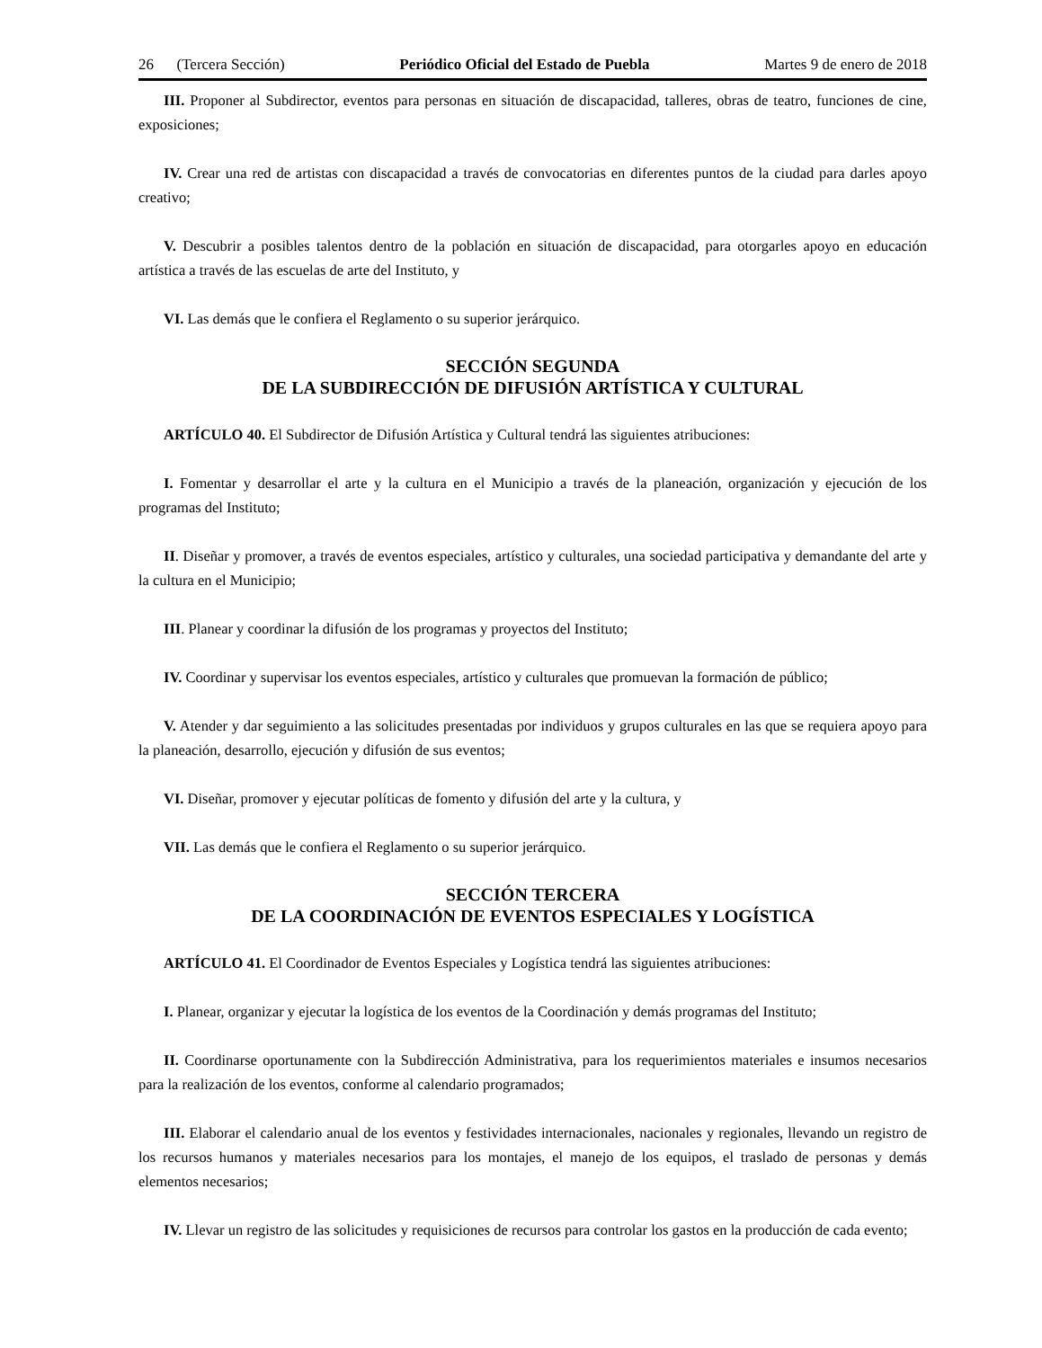26 (Tercera Sección) Periódico Oficial del Estado de Puebla Martes 9 de enero de 2018
III. Proponer al Subdirector, eventos para personas en situación de discapacidad, talleres, obras de teatro, funciones de cine, exposiciones;
IV. Crear una red de artistas con discapacidad a través de convocatorias en diferentes puntos de la ciudad para darles apoyo creativo;
V. Descubrir a posibles talentos dentro de la población en situación de discapacidad, para otorgarles apoyo en educación artística a través de las escuelas de arte del Instituto, y
VI. Las demás que le confiera el Reglamento o su superior jerárquico.
SECCIÓN SEGUNDA
DE LA SUBDIRECCIÓN DE DIFUSIÓN ARTÍSTICA Y CULTURAL
ARTÍCULO 40. El Subdirector de Difusión Artística y Cultural tendrá las siguientes atribuciones:
I. Fomentar y desarrollar el arte y la cultura en el Municipio a través de la planeación, organización y ejecución de los programas del Instituto;
II. Diseñar y promover, a través de eventos especiales, artístico y culturales, una sociedad participativa y demandante del arte y la cultura en el Municipio;
III. Planear y coordinar la difusión de los programas y proyectos del Instituto;
IV. Coordinar y supervisar los eventos especiales, artístico y culturales que promuevan la formación de público;
V. Atender y dar seguimiento a las solicitudes presentadas por individuos y grupos culturales en las que se requiera apoyo para la planeación, desarrollo, ejecución y difusión de sus eventos;
VI. Diseñar, promover y ejecutar políticas de fomento y difusión del arte y la cultura, y
VII. Las demás que le confiera el Reglamento o su superior jerárquico.
SECCIÓN TERCERA
DE LA COORDINACIÓN DE EVENTOS ESPECIALES Y LOGÍSTICA
ARTÍCULO 41. El Coordinador de Eventos Especiales y Logística tendrá las siguientes atribuciones:
I. Planear, organizar y ejecutar la logística de los eventos de la Coordinación y demás programas del Instituto;
II. Coordinarse oportunamente con la Subdirección Administrativa, para los requerimientos materiales e insumos necesarios para la realización de los eventos, conforme al calendario programados;
III. Elaborar el calendario anual de los eventos y festividades internacionales, nacionales y regionales, llevando un registro de los recursos humanos y materiales necesarios para los montajes, el manejo de los equipos, el traslado de personas y demás elementos necesarios;
IV. Llevar un registro de las solicitudes y requisiciones de recursos para controlar los gastos en la producción de cada evento;